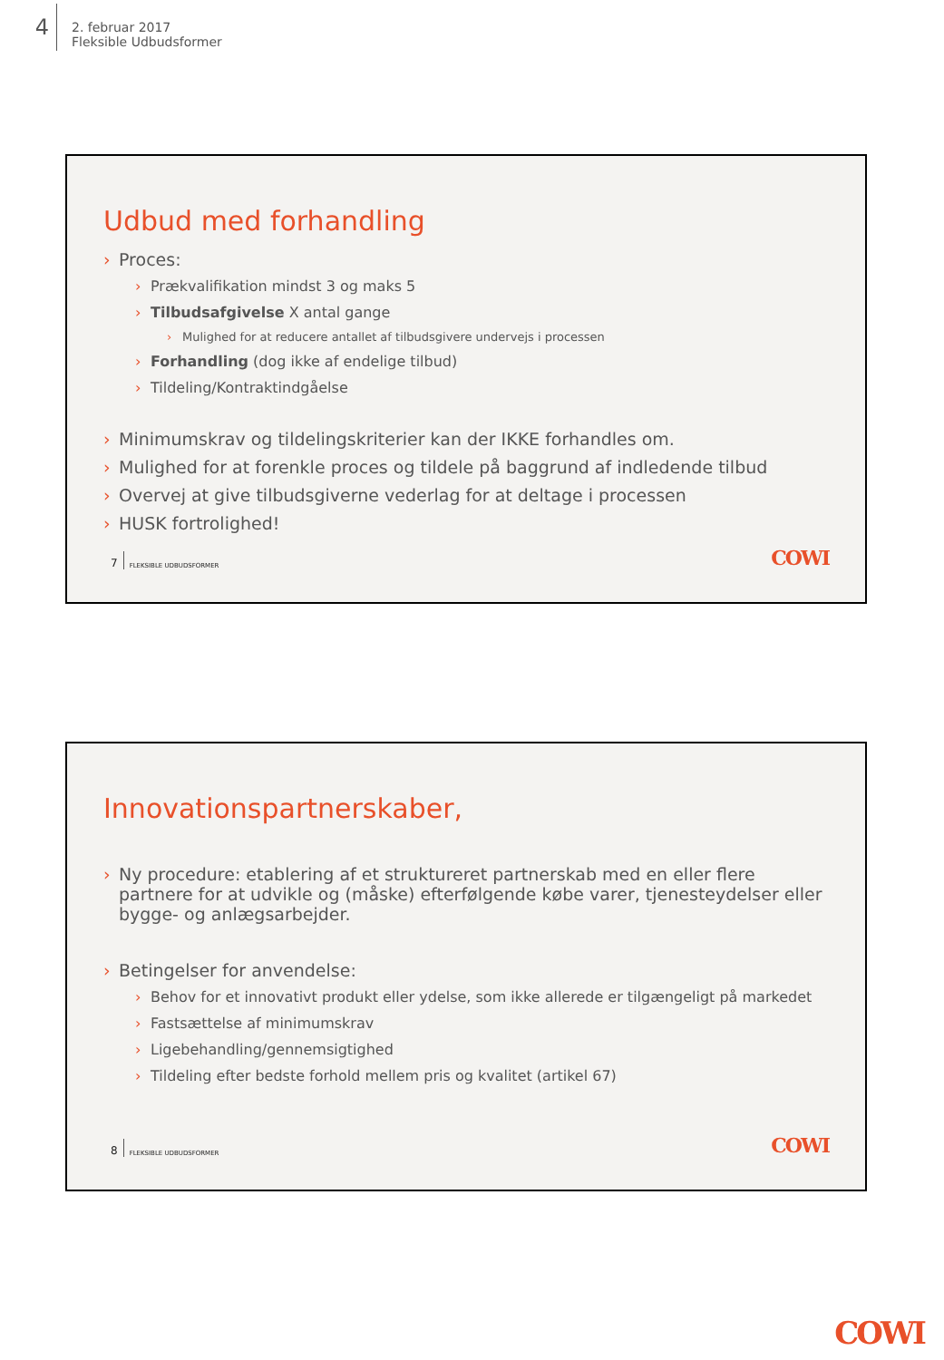4
2. februar 2017
Fleksible Udbudsformer
Udbud med forhandling
› Proces:
› Prækvalifikation mindst 3 og maks 5
› Tilbudsafgivelse X antal gange
› Mulighed for at reducere antallet af tilbudsgivere undervejs i processen
› Forhandling (dog ikke af endelige tilbud)
› Tildeling/Kontraktindgåelse
› Minimumskrav og tildelingskriterier kan der IKKE forhandles om.
› Mulighed for at forenkle proces og tildele på baggrund af indledende tilbud
› Overvej at give tilbudsgiverne vederlag for at deltage i processen
› HUSK fortrolighed!
7 FLEKSIBLE UDBUDSFORMER COWI
Innovationspartnerskaber,
› Ny procedure: etablering af et struktureret partnerskab med en eller flere partnere for at udvikle og (måske) efterfølgende købe varer, tjenesteydelser eller bygge- og anlægsarbejder.
› Betingelser for anvendelse:
› Behov for et innovativt produkt eller ydelse, som ikke allerede er tilgængeligt på markedet
› Fastsættelse af minimumskrav
› Ligebehandling/gennemsigtighed
› Tildeling efter bedste forhold mellem pris og kvalitet (artikel 67)
8 FLEKSIBLE UDBUDSFORMER COWI
COWI